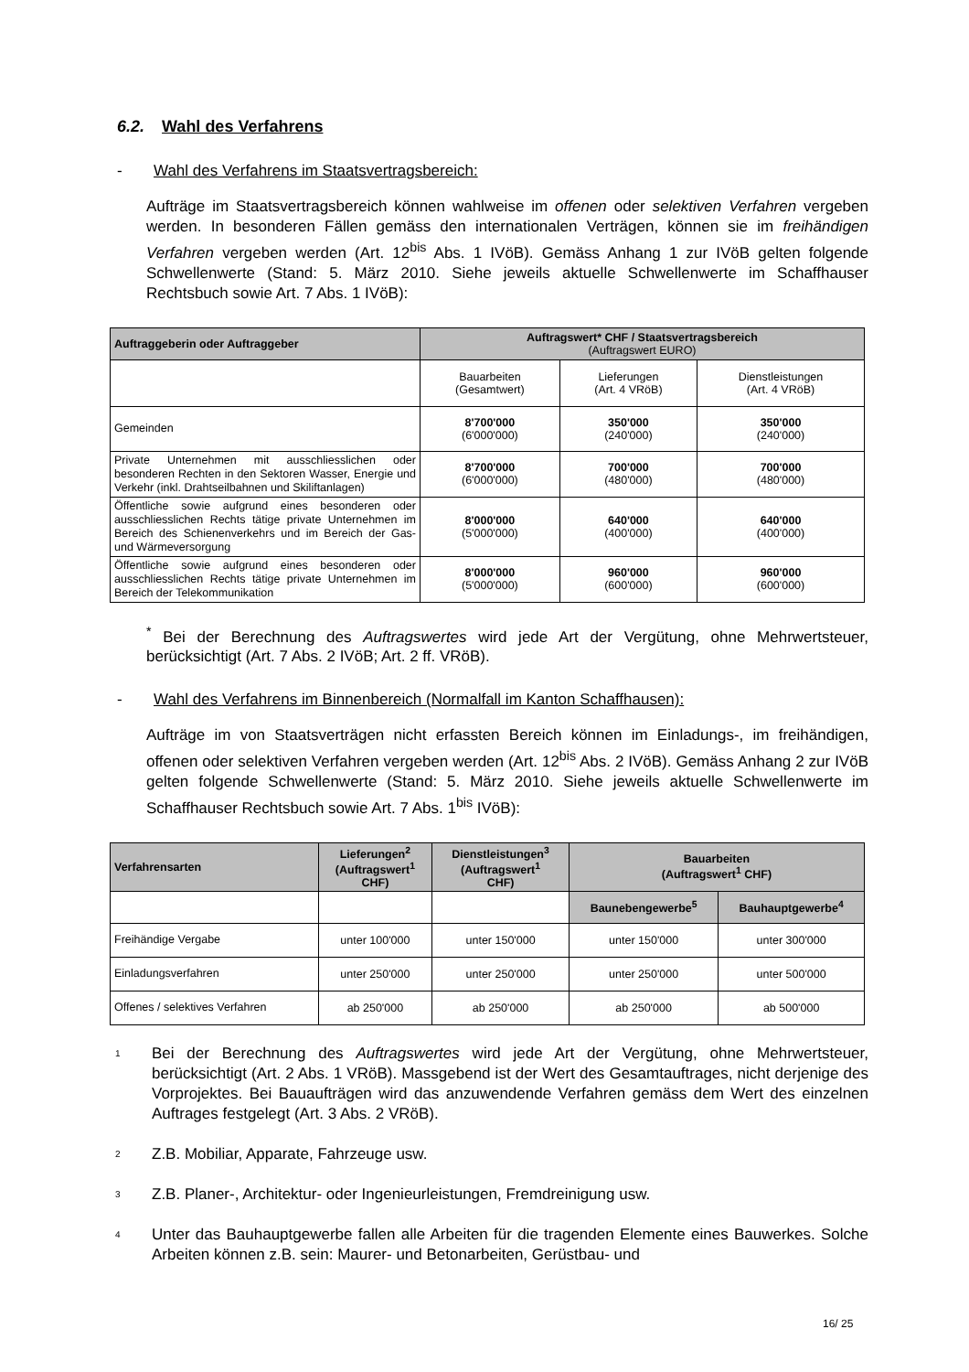6.2. Wahl des Verfahrens
- Wahl des Verfahrens im Staatsvertragsbereich:
Aufträge im Staatsvertragsbereich können wahlweise im offenen oder selektiven Verfahren vergeben werden. In besonderen Fällen gemäss den internationalen Verträgen, können sie im freihändigen Verfahren vergeben werden (Art. 12<sup>bis</sup> Abs. 1 IVöB). Gemäss Anhang 1 zur IVöB gelten folgende Schwellenwerte (Stand: 5. März 2010. Siehe jeweils aktuelle Schwellenwerte im Schaffhauser Rechtsbuch sowie Art. 7 Abs. 1 IVöB):
| Auftraggeberin oder Auftraggeber | Auftragswert* CHF / Staatsvertragsbereich (Auftragswert EURO) | | |
| --- | --- | --- | --- |
| | Bauarbeiten (Gesamtwert) | Lieferungen (Art. 4 VRöB) | Dienstleistungen (Art. 4 VRöB) |
| Gemeinden | 8'700'000 (6'000'000) | 350'000 (240'000) | 350'000 (240'000) |
| Private Unternehmen mit ausschliesslichen oder besonderen Rechten in den Sektoren Wasser, Energie und Verkehr (inkl. Drahtseilbahnen und Skiliftanlagen) | 8'700'000 (6'000'000) | 700'000 (480'000) | 700'000 (480'000) |
| Öffentliche sowie aufgrund eines besonderen oder ausschliesslichen Rechts tätige private Unternehmen im Bereich des Schienenverkehrs und im Bereich der Gas- und Wärmeversorgung | 8'000'000 (5'000'000) | 640'000 (400'000) | 640'000 (400'000) |
| Öffentliche sowie aufgrund eines besonderen oder ausschliesslichen Rechts tätige private Unternehmen im Bereich der Telekommunikation | 8'000'000 (5'000'000) | 960'000 (600'000) | 960'000 (600'000) |
<sup>*</sup> Bei der Berechnung des Auftragswertes wird jede Art der Vergütung, ohne Mehrwertsteuer, berücksichtigt (Art. 7 Abs. 2 IVöB; Art. 2 ff. VRöB).
- Wahl des Verfahrens im Binnenbereich (Normalfall im Kanton Schaffhausen):
Aufträge im von Staatsverträgen nicht erfassten Bereich können im Einladungs-, im freihändigen, offenen oder selektiven Verfahren vergeben werden (Art. 12<sup>bis</sup> Abs. 2 IVöB). Gemäss Anhang 2 zur IVöB gelten folgende Schwellenwerte (Stand: 5. März 2010. Siehe jeweils aktuelle Schwellenwerte im Schaffhauser Rechtsbuch sowie Art. 7 Abs. 1<sup>bis</sup> IVöB):
| Verfahrensarten | Lieferungen<sup>2</sup> (Auftragswert<sup>1</sup> CHF) | Dienstleistungen<sup>3</sup> (Auftragswert<sup>1</sup> CHF) | Bauarbeiten (Auftragswert<sup>1</sup> CHF) | |
| --- | --- | --- | --- | --- |
| | | | Baunebengewerbe<sup>5</sup> | Bauhauptgewerbe<sup>4</sup> |
| Freihändige Vergabe | unter 100'000 | unter 150'000 | unter 150'000 | unter 300'000 |
| Einladungsverfahren | unter 250'000 | unter 250'000 | unter 250'000 | unter 500'000 |
| Offenes / selektives Verfahren | ab 250'000 | ab 250'000 | ab 250'000 | ab 500'000 |
1 Bei der Berechnung des Auftragswertes wird jede Art der Vergütung, ohne Mehrwertsteuer, berücksichtigt (Art. 2 Abs. 1 VRöB). Massgebend ist der Wert des Gesamtauftrages, nicht derjenige des Vorprojektes. Bei Bauaufträgen wird das anzuwendende Verfahren gemäss dem Wert des einzelnen Auftrages festgelegt (Art. 3 Abs. 2 VRöB).
2 Z.B. Mobiliar, Apparate, Fahrzeuge usw.
3 Z.B. Planer-, Architektur- oder Ingenieurleistungen, Fremdreinigung usw.
4 Unter das Bauhauptgewerbe fallen alle Arbeiten für die tragenden Elemente eines Bauwerkes. Solche Arbeiten können z.B. sein: Maurer- und Betonarbeiten, Gerüstbau- und
16/ 25